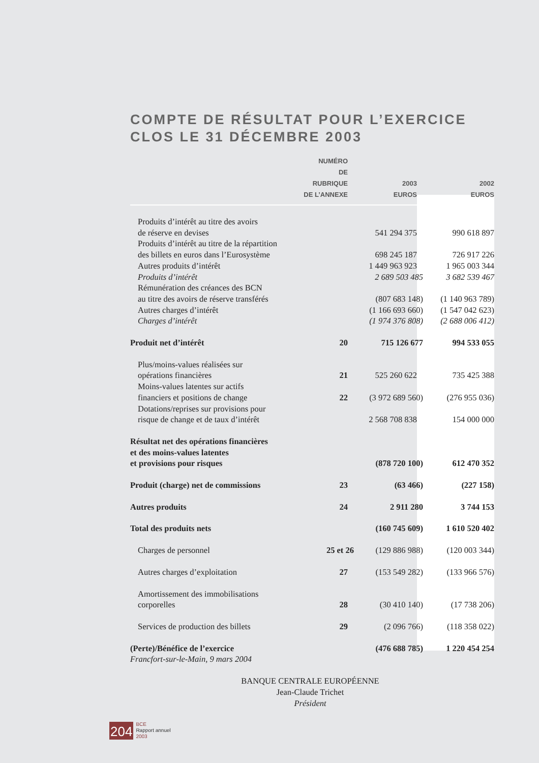COMPTE DE RÉSULTAT POUR L’EXERCICE
CLOS LE 31 DÉCEMBRE 2003
| | NUMÉRO DE RUBRIQUE DE L’ANNEXE | 2003 EUROS | 2002 EUROS |
| --- | --- | --- | --- |
| Produits d’intérêt au titre des avoirs de réserve en devises | | 541 294 375 | 990 618 897 |
| Produits d’intérêt au titre de la répartition des billets en euros dans l’Eurosystème | | 698 245 187 | 726 917 226 |
| Autres produits d’intérêt | | 1 449 963 923 | 1 965 003 344 |
| Produits d’intérêt | | 2 689 503 485 | 3 682 539 467 |
| Rémunération des créances des BCN au titre des avoirs de réserve transférés | | (807 683 148) | (1 140 963 789) |
| Autres charges d’intérêt | | (1 166 693 660) | (1 547 042 623) |
| Charges d’intérêt | | (1 974 376 808) | (2 688 006 412) |
| Produit net d’intérêt | 20 | 715 126 677 | 994 533 055 |
| Plus/moins-values réalisées sur opérations financières | 21 | 525 260 622 | 735 425 388 |
| Moins-values latentes sur actifs financiers et positions de change | 22 | (3 972 689 560) | (276 955 036) |
| Dotations/reprises sur provisions pour risque de change et de taux d’intérêt | | 2 568 708 838 | 154 000 000 |
| Résultat net des opérations financières et des moins-values latentes et provisions pour risques | | (878 720 100) | 612 470 352 |
| Produit (charge) net de commissions | 23 | (63 466) | (227 158) |
| Autres produits | 24 | 2 911 280 | 3 744 153 |
| Total des produits nets | | (160 745 609) | 1 610 520 402 |
| Charges de personnel | 25 et 26 | (129 886 988) | (120 003 344) |
| Autres charges d’exploitation | 27 | (153 549 282) | (133 966 576) |
| Amortissement des immobilisations corporelles | 28 | (30 410 140) | (17 738 206) |
| Services de production des billets | 29 | (2 096 766) | (118 358 022) |
| (Perte)/Bénéfice de l’exercice | | (476 688 785) | 1 220 454 254 |
Francfort-sur-le-Main, 9 mars 2004
BANQUE CENTRALE EUROPÉENNE
Jean-Claude Trichet
Président
204
BCE
Rapport annuel
2003